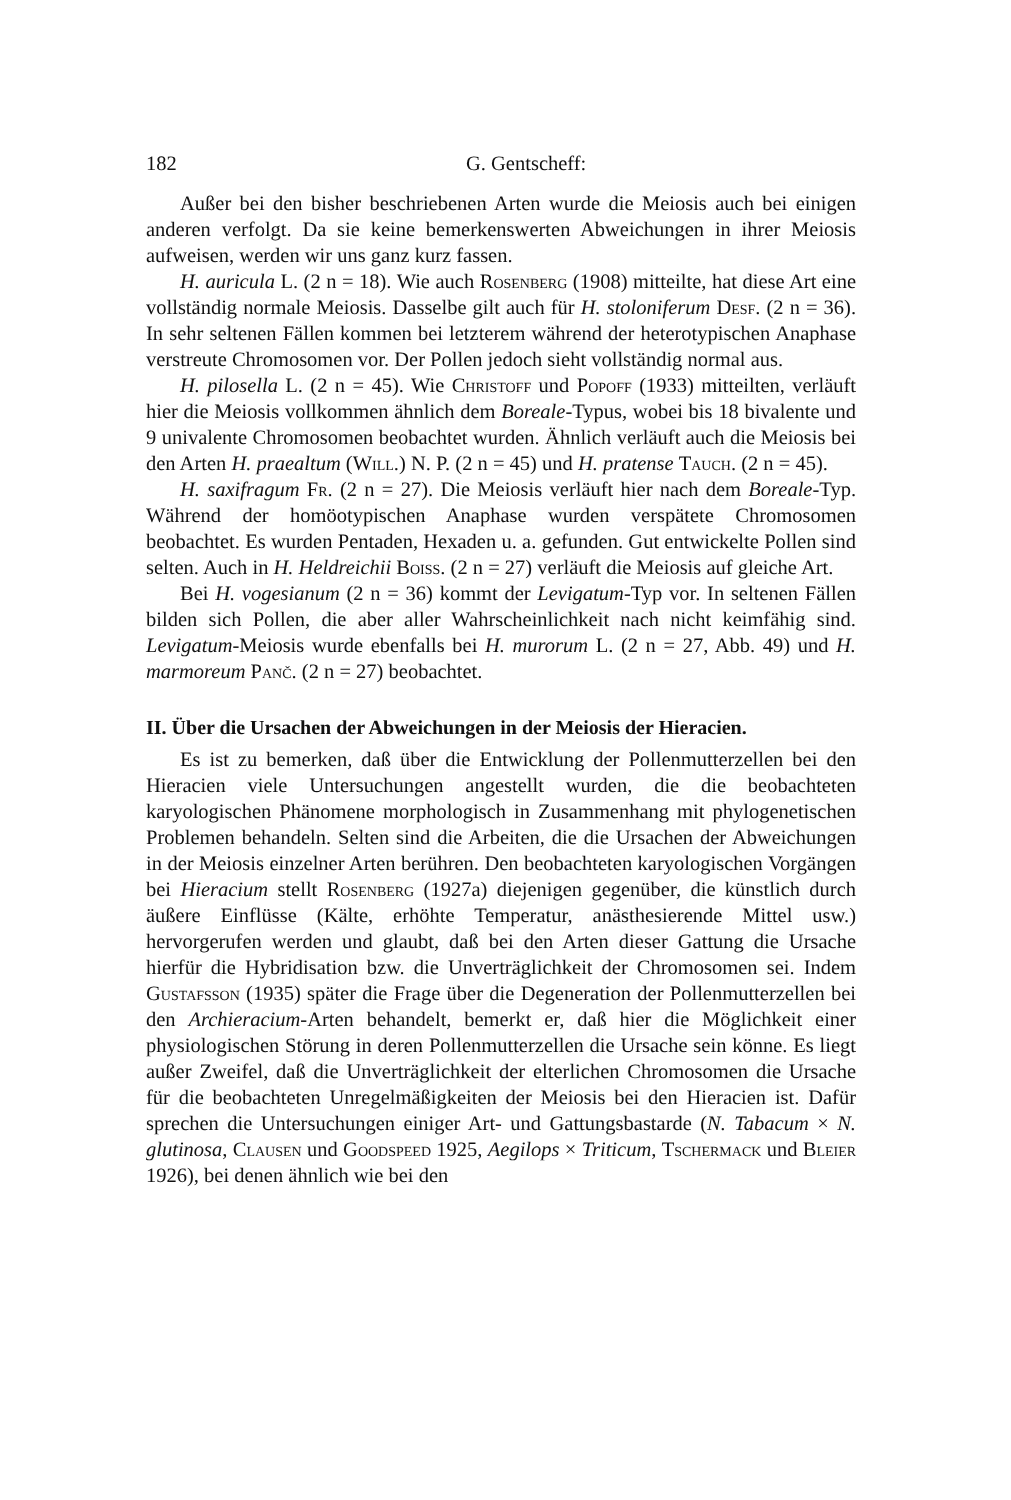182 G. Gentscheff:
Außer bei den bisher beschriebenen Arten wurde die Meiosis auch bei einigen anderen verfolgt. Da sie keine bemerkenswerten Abweichungen in ihrer Meiosis aufweisen, werden wir uns ganz kurz fassen.
H. auricula L. (2 n = 18). Wie auch Rosenberg (1908) mitteilte, hat diese Art eine vollständig normale Meiosis. Dasselbe gilt auch für H. stoloniferum Desf. (2 n = 36). In sehr seltenen Fällen kommen bei letzterem während der heterotypischen Anaphase verstreute Chromosomen vor. Der Pollen jedoch sieht vollständig normal aus.
H. pilosella L. (2 n = 45). Wie Christoff und Popoff (1933) mitteilten, verläuft hier die Meiosis vollkommen ähnlich dem Boreale-Typus, wobei bis 18 bivalente und 9 univalente Chromosomen beobachtet wurden. Ähnlich verläuft auch die Meiosis bei den Arten H. praealtum (Will.) N. P. (2 n = 45) und H. pratense Tauch. (2 n = 45).
H. saxifragum Fr. (2 n = 27). Die Meiosis verläuft hier nach dem Boreale-Typ. Während der homöotypischen Anaphase wurden verspätete Chromosomen beobachtet. Es wurden Pentaden, Hexaden u. a. gefunden. Gut entwickelte Pollen sind selten. Auch in H. Heldreichii Boiss. (2 n = 27) verläuft die Meiosis auf gleiche Art.
Bei H. vogesianum (2 n = 36) kommt der Levigatum-Typ vor. In seltenen Fällen bilden sich Pollen, die aber aller Wahrscheinlichkeit nach nicht keimfähig sind. Levigatum-Meiosis wurde ebenfalls bei H. murorum L. (2 n = 27, Abb. 49) und H. marmoreum Panč. (2 n = 27) beobachtet.
II. Über die Ursachen der Abweichungen in der Meiosis der Hieracien.
Es ist zu bemerken, daß über die Entwicklung der Pollenmutterzellen bei den Hieracien viele Untersuchungen angestellt wurden, die die beobachteten karyologischen Phänomene morphologisch in Zusammenhang mit phylogenetischen Problemen behandeln. Selten sind die Arbeiten, die die Ursachen der Abweichungen in der Meiosis einzelner Arten berühren. Den beobachteten karyologischen Vorgängen bei Hieracium stellt Rosenberg (1927a) diejenigen gegenüber, die künstlich durch äußere Einflüsse (Kälte, erhöhte Temperatur, anästhesierende Mittel usw.) hervorgerufen werden und glaubt, daß bei den Arten dieser Gattung die Ursache hierfür die Hybridisation bzw. die Unverträglichkeit der Chromosomen sei. Indem Gustafsson (1935) später die Frage über die Degeneration der Pollenmutterzellen bei den Archieracium-Arten behandelt, bemerkt er, daß hier die Möglichkeit einer physiologischen Störung in deren Pollenmutterzellen die Ursache sein könne. Es liegt außer Zweifel, daß die Unverträglichkeit der elterlichen Chromosomen die Ursache für die beobachteten Unregelmäßigkeiten der Meiosis bei den Hieracien ist. Dafür sprechen die Untersuchungen einiger Art- und Gattungsbastarde (N. Tabacum × N. glutinosa, Clausen und Goodspeed 1925, Aegilops × Triticum, Tschermack und Bleier 1926), bei denen ähnlich wie bei den